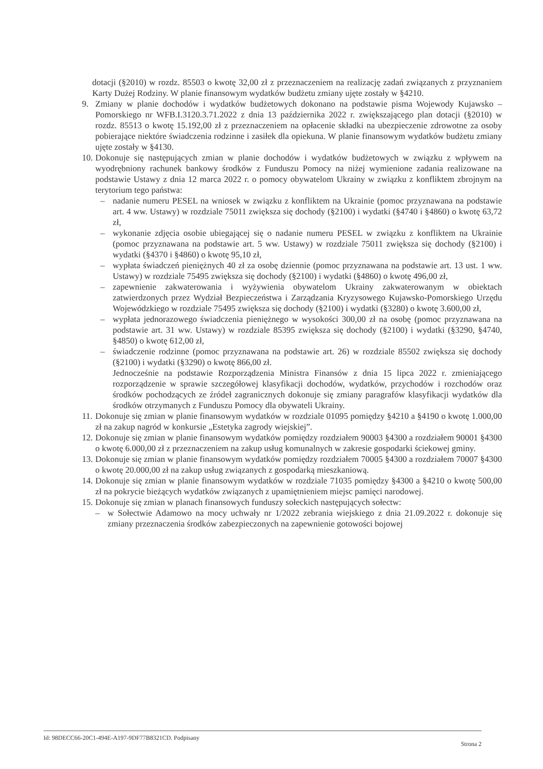dotacji (§2010) w rozdz. 85503 o kwotę 32,00 zł z przeznaczeniem na realizację zadań związanych z przyznaniem Karty Dużej Rodziny. W planie finansowym wydatków budżetu zmiany ujęte zostały w §4210.
9. Zmiany w planie dochodów i wydatków budżetowych dokonano na podstawie pisma Wojewody Kujawsko – Pomorskiego nr WFB.I.3120.3.71.2022 z dnia 13 października 2022 r. zwiększającego plan dotacji (§2010) w rozdz. 85513 o kwotę 15.192,00 zł z przeznaczeniem na opłacenie składki na ubezpieczenie zdrowotne za osoby pobierające niektóre świadczenia rodzinne i zasiłek dla opiekuna. W planie finansowym wydatków budżetu zmiany ujęte zostały w §4130.
10.
Dokonuje się następujących zmian w planie dochodów i wydatków budżetowych w związku z wpływem na wyodrębniony rachunek bankowy środków z Funduszu Pomocy na niżej wymienione zadania realizowane na podstawie Ustawy z dnia 12 marca 2022 r. o pomocy obywatelom Ukrainy w związku z konfliktem zbrojnym na terytorium tego państwa:
– nadanie numeru PESEL na wniosek w związku z konfliktem na Ukrainie (pomoc przyznawana na podstawie art. 4 ww. Ustawy) w rozdziale 75011 zwiększa się dochody (§2100) i wydatki (§4740 i §4860) o kwotę 63,72 zł,
– wykonanie zdjęcia osobie ubiegającej się o nadanie numeru PESEL w związku z konfliktem na Ukrainie (pomoc przyznawana na podstawie art. 5 ww. Ustawy) w rozdziale 75011 zwiększa się dochody (§2100) i wydatki (§4370 i §4860) o kwotę 95,10 zł,
– wypłata świadczeń pieniężnych 40 zł za osobę dziennie (pomoc przyznawana na podstawie art. 13 ust. 1 ww. Ustawy) w rozdziale 75495 zwiększa się dochody (§2100) i wydatki (§4860) o kwotę 496,00 zł,
– zapewnienie zakwaterowania i wyżywienia obywatelom Ukrainy zakwaterowanym w obiektach zatwierdzonych przez Wydział Bezpieczeństwa i Zarządzania Kryzysowego Kujawsko-Pomorskiego Urzędu Wojewódzkiego w rozdziale 75495 zwiększa się dochody (§2100) i wydatki (§3280) o kwotę 3.600,00 zł,
– wypłata jednorazowego świadczenia pieniężnego w wysokości 300,00 zł na osobę (pomoc przyznawana na podstawie art. 31 ww. Ustawy) w rozdziale 85395 zwiększa się dochody (§2100) i wydatki (§3290, §4740, §4850) o kwotę 612,00 zł,
– świadczenie rodzinne (pomoc przyznawana na podstawie art. 26) w rozdziale 85502 zwiększa się dochody (§2100) i wydatki (§3290) o kwotę 866,00 zł.
Jednocześnie na podstawie Rozporządzenia Ministra Finansów z dnia 15 lipca 2022 r. zmieniającego rozporządzenie w sprawie szczegółowej klasyfikacji dochodów, wydatków, przychodów i rozchodów oraz środków pochodzących ze źródeł zagranicznych dokonuje się zmiany paragrafów klasyfikacji wydatków dla środków otrzymanych z Funduszu Pomocy dla obywateli Ukrainy.
11.
Dokonuje się zmian w planie finansowym wydatków w rozdziale 01095 pomiędzy §4210 a §4190 o kwotę 1.000,00 zł na zakup nagród w konkursie „Estetyka zagrody wiejskiej”.
12.
Dokonuje się zmian w planie finansowym wydatków pomiędzy rozdziałem 90003 §4300 a rozdziałem 90001 §4300 o kwotę 6.000,00 zł z przeznaczeniem na zakup usług komunalnych w zakresie gospodarki ściekowej gminy.
13.
Dokonuje się zmian w planie finansowym wydatków pomiędzy rozdziałem 70005 §4300 a rozdziałem 70007 §4300 o kwotę 20.000,00 zł na zakup usług związanych z gospodarką mieszkaniową.
14.
Dokonuje się zmian w planie finansowym wydatków w rozdziale 71035 pomiędzy §4300 a §4210 o kwotę 500,00 zł na pokrycie bieżących wydatków związanych z upamiętnieniem miejsc pamięci narodowej.
15.
Dokonuje się zmian w planach finansowych funduszy sołeckich następujących sołectw:
– w Sołectwie Adamowo na mocy uchwały nr 1/2022 zebrania wiejskiego z dnia 21.09.2022 r. dokonuje się zmiany przeznaczenia środków zabezpieczonych na zapewnienie gotowości bojowej
Id: 98DECC66-20C1-494E-A197-9DF77B8321CD. Podpisany Strona 2